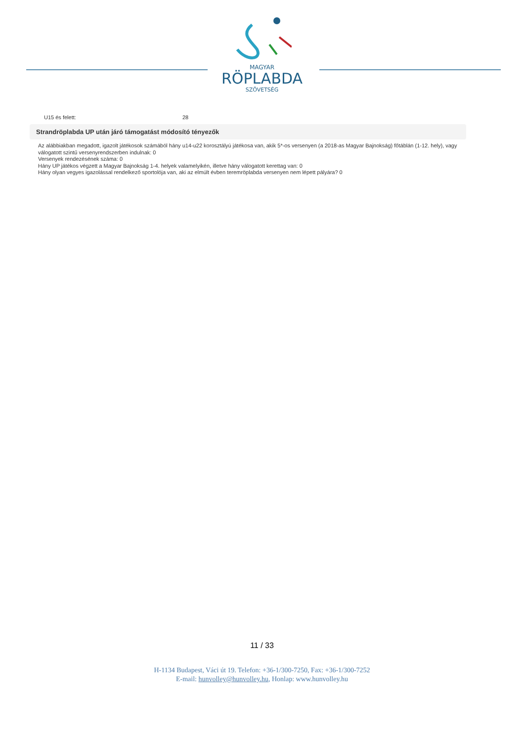MAGYAR
RÖPLABDA
SZÖVETSÉG
U15 és felett: 28
Strandröplabda UP után járó támogatást módosító tényezők
Az alábbiakban megadott, igazolt játékosok számából hány u14-u22 korosztályú játékosa van, akik 5*-os versenyen (a 2018-as Magyar Bajnokság) főtáblán (1-12. hely), vagy válogatott szintű versenyrendszerben indulnak: 0
Versenyek rendezésének száma: 0
Hány UP játékos végzett a Magyar Bajnokság 1-4. helyek valamelyikén, illetve hány válogatott kerettag van: 0
Hány olyan vegyes igazolással rendelkező sportolója van, aki az elmúlt évben teremröplabda versenyen nem lépett pályára? 0
11 / 33
H-1134 Budapest, Váci út 19. Telefon: +36-1/300-7250, Fax: +36-1/300-7252
E-mail: hunvolley@hunvolley.hu, Honlap: www.hunvolley.hu